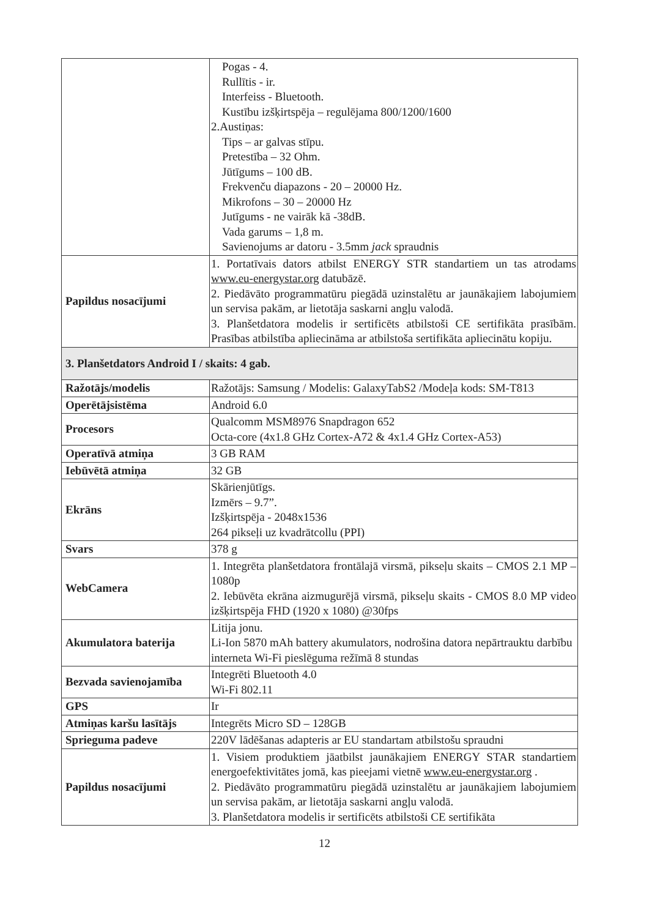| | Pogas - 4. Rullītis - ir. Interfeiss - Bluetooth. Kustību izšķirtspēja – regulējama 800/1200/1600 2.Austiņas: Tips – ar galvas stīpu. Pretestība – 32 Ohm. Jūtīgums – 100 dB. Frekvenču diapazons - 20 – 20000 Hz. Mikrofons – 30 – 20000 Hz Jutīgums - ne vairāk kā -38dB. Vada garums – 1,8 m. Savienojums ar datoru - 3.5mm jack spraudnis |
| Papildus nosacījumi | 1. Portatīvais dators atbilst ENERGY STR standartiem un tas atrodams www.eu-energystar.org datubāzē. 2. Piedāvāto programmatūru piegādā uzinstalētu ar jaunākajiem labojumiem un servisa pakām, ar lietotāja saskarni angļu valodā. 3. Planšetdatora modelis ir sertificēts atbilstoši CE sertifikāta prasībām. Prasības atbilstība apliecināma ar atbilstoša sertifikāta apliecinātu kopiju. |
| 3. Planšetdators Android I / skaits: 4 gab. | |
| Ražotājs/modelis | Ražotājs: Samsung / Modelis: GalaxyTabS2 /Modeļa kods: SM-T813 |
| Operētājsistēma | Android 6.0 |
| Procesors | Qualcomm MSM8976 Snapdragon 652 Octa-core (4x1.8 GHz Cortex-A72 & 4x1.4 GHz Cortex-A53) |
| Operatīvā atmiņa | 3 GB RAM |
| Iebūvētā atmiņa | 32 GB |
| Ekrāns | Skārienjūtīgs. Izmērs – 9.7”. Izšķirtspēja - 2048x1536 264 pikseļi uz kvadrātcollu (PPI) |
| Svars | 378 g |
| WebCamera | 1. Integrēta planšetdatora frontālajā virsmā, pikseļu skaits – CMOS 2.1 MP – 1080p 2. Iebūvēta ekrāna aizmugurējā virsmā, pikseļu skaits - CMOS 8.0 MP video izšķirtspēja FHD (1920 x 1080) @30fps |
| Akumulatora baterija | Litija jonu. Li-Ion 5870 mAh battery akumulators, nodrošina datora nepārtrauktu darbību interneta Wi-Fi pieslēguma režīmā 8 stundas |
| Bezvada savienojamība | Integrēti Bluetooth 4.0 Wi-Fi 802.11 |
| GPS | Ir |
| Atmiņas karšu lasītājs | Integrēts Micro SD – 128GB |
| Sprieguma padeve | 220V lādēšanas adapteris ar EU standartam atbilstošu spraudni |
| Papildus nosacījumi | 1. Visiem produktiem jāatbilst jaunākajiem ENERGY STAR standartiem energoefektivitātes jomā, kas pieejami vietnē www.eu-energystar.org . 2. Piedāvāto programmatūru piegādā uzinstalētu ar jaunākajiem labojumiem un servisa pakām, ar lietotāja saskarni angļu valodā. 3. Planšetdatora modelis ir sertificēts atbilstoši CE sertifikāta |
12